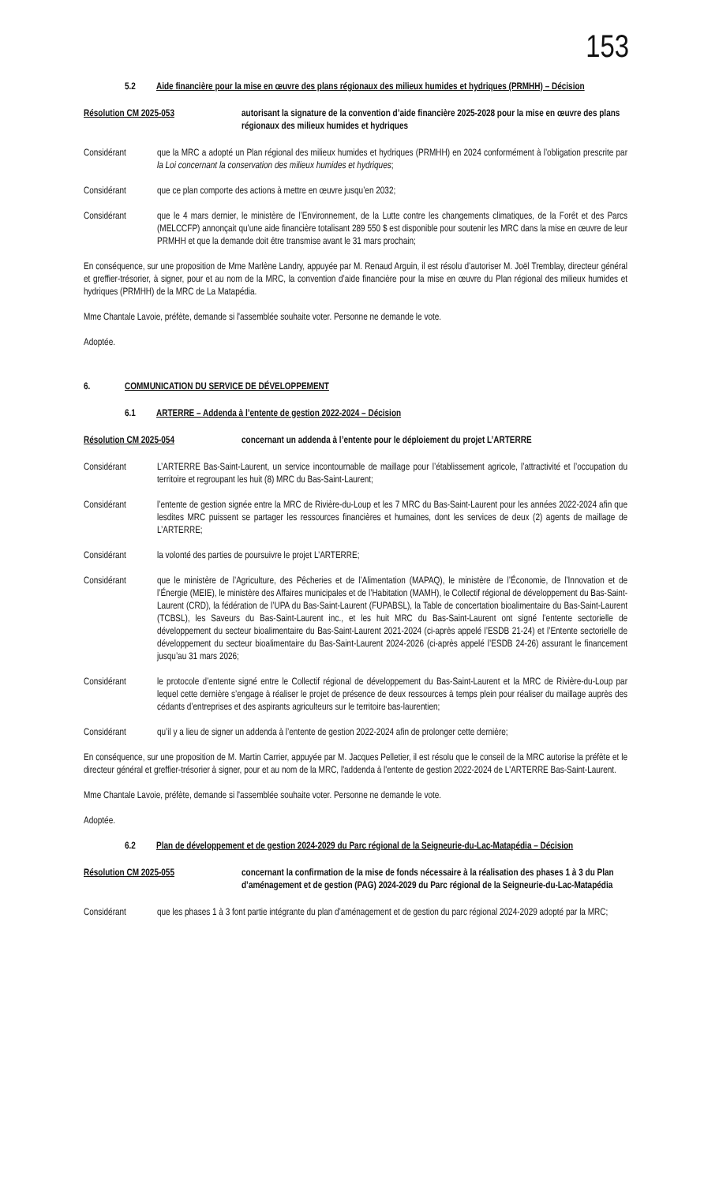153
5.2 Aide financière pour la mise en œuvre des plans régionaux des milieux humides et hydriques (PRMHH) – Décision
Résolution CM 2025-053 autorisant la signature de la convention d’aide financière 2025-2028 pour la mise en œuvre des plans régionaux des milieux humides et hydriques
Considérant que la MRC a adopté un Plan régional des milieux humides et hydriques (PRMHH) en 2024 conformément à l’obligation prescrite par la Loi concernant la conservation des milieux humides et hydriques;
Considérant que ce plan comporte des actions à mettre en œuvre jusqu’en 2032;
Considérant que le 4 mars dernier, le ministère de l’Environnement, de la Lutte contre les changements climatiques, de la Forêt et des Parcs (MELCCFP) annonçait qu’une aide financière totalisant 289 550 $ est disponible pour soutenir les MRC dans la mise en œuvre de leur PRMHH et que la demande doit être transmise avant le 31 mars prochain;
En conséquence, sur une proposition de Mme Marlène Landry, appuyée par M. Renaud Arguin, il est résolu d’autoriser M. Joël Tremblay, directeur général et greffier-trésorier, à signer, pour et au nom de la MRC, la convention d’aide financière pour la mise en œuvre du Plan régional des milieux humides et hydriques (PRMHH) de la MRC de La Matapédia.
Mme Chantale Lavoie, préfète, demande si l'assemblée souhaite voter. Personne ne demande le vote.
Adoptée.
6. COMMUNICATION DU SERVICE DE DÉVELOPPEMENT
6.1 ARTERRE – Addenda à l’entente de gestion 2022-2024 – Décision
Résolution CM 2025-054 concernant un addenda à l’entente pour le déploiement du projet L’ARTERRE
Considérant L’ARTERRE Bas-Saint-Laurent, un service incontournable de maillage pour l’établissement agricole, l’attractivité et l’occupation du territoire et regroupant les huit (8) MRC du Bas-Saint-Laurent;
Considérant l’entente de gestion signée entre la MRC de Rivière-du-Loup et les 7 MRC du Bas-Saint-Laurent pour les années 2022-2024 afin que lesdites MRC puissent se partager les ressources financières et humaines, dont les services de deux (2) agents de maillage de L’ARTERRE;
Considérant la volonté des parties de poursuivre le projet L’ARTERRE;
Considérant que le ministère de l’Agriculture, des Pêcheries et de l’Alimentation (MAPAQ), le ministère de l’Économie, de l’Innovation et de l’Énergie (MEIE), le ministère des Affaires municipales et de l’Habitation (MAMH), le Collectif régional de développement du Bas-Saint-Laurent (CRD), la fédération de l’UPA du Bas-Saint-Laurent (FUPABSL), la Table de concertation bioalimentaire du Bas-Saint-Laurent (TCBSL), les Saveurs du Bas-Saint-Laurent inc., et les huit MRC du Bas-Saint-Laurent ont signé l’entente sectorielle de développement du secteur bioalimentaire du Bas-Saint-Laurent 2021-2024 (ci-après appelé l’ESDB 21-24) et l’Entente sectorielle de développement du secteur bioalimentaire du Bas-Saint-Laurent 2024-2026 (ci-après appelé l’ESDB 24-26) assurant le financement jusqu’au 31 mars 2026;
Considérant le protocole d’entente signé entre le Collectif régional de développement du Bas-Saint-Laurent et la MRC de Rivière-du-Loup par lequel cette dernière s’engage à réaliser le projet de présence de deux ressources à temps plein pour réaliser du maillage auprès des cédants d’entreprises et des aspirants agriculteurs sur le territoire bas-laurentien;
Considérant qu’il y a lieu de signer un addenda à l’entente de gestion 2022-2024 afin de prolonger cette dernière;
En conséquence, sur une proposition de M. Martin Carrier, appuyée par M. Jacques Pelletier, il est résolu que le conseil de la MRC autorise la préfète et le directeur général et greffier-trésorier à signer, pour et au nom de la MRC, l'addenda à l'entente de gestion 2022-2024 de L'ARTERRE Bas-Saint-Laurent.
Mme Chantale Lavoie, préfète, demande si l'assemblée souhaite voter. Personne ne demande le vote.
Adoptée.
6.2 Plan de développement et de gestion 2024-2029 du Parc régional de la Seigneurie-du-Lac-Matapédia – Décision
Résolution CM 2025-055 concernant la confirmation de la mise de fonds nécessaire à la réalisation des phases 1 à 3 du Plan d’aménagement et de gestion (PAG) 2024-2029 du Parc régional de la Seigneurie-du-Lac-Matapédia
Considérant que les phases 1 à 3 font partie intégrante du plan d’aménagement et de gestion du parc régional 2024-2029 adopté par la MRC;